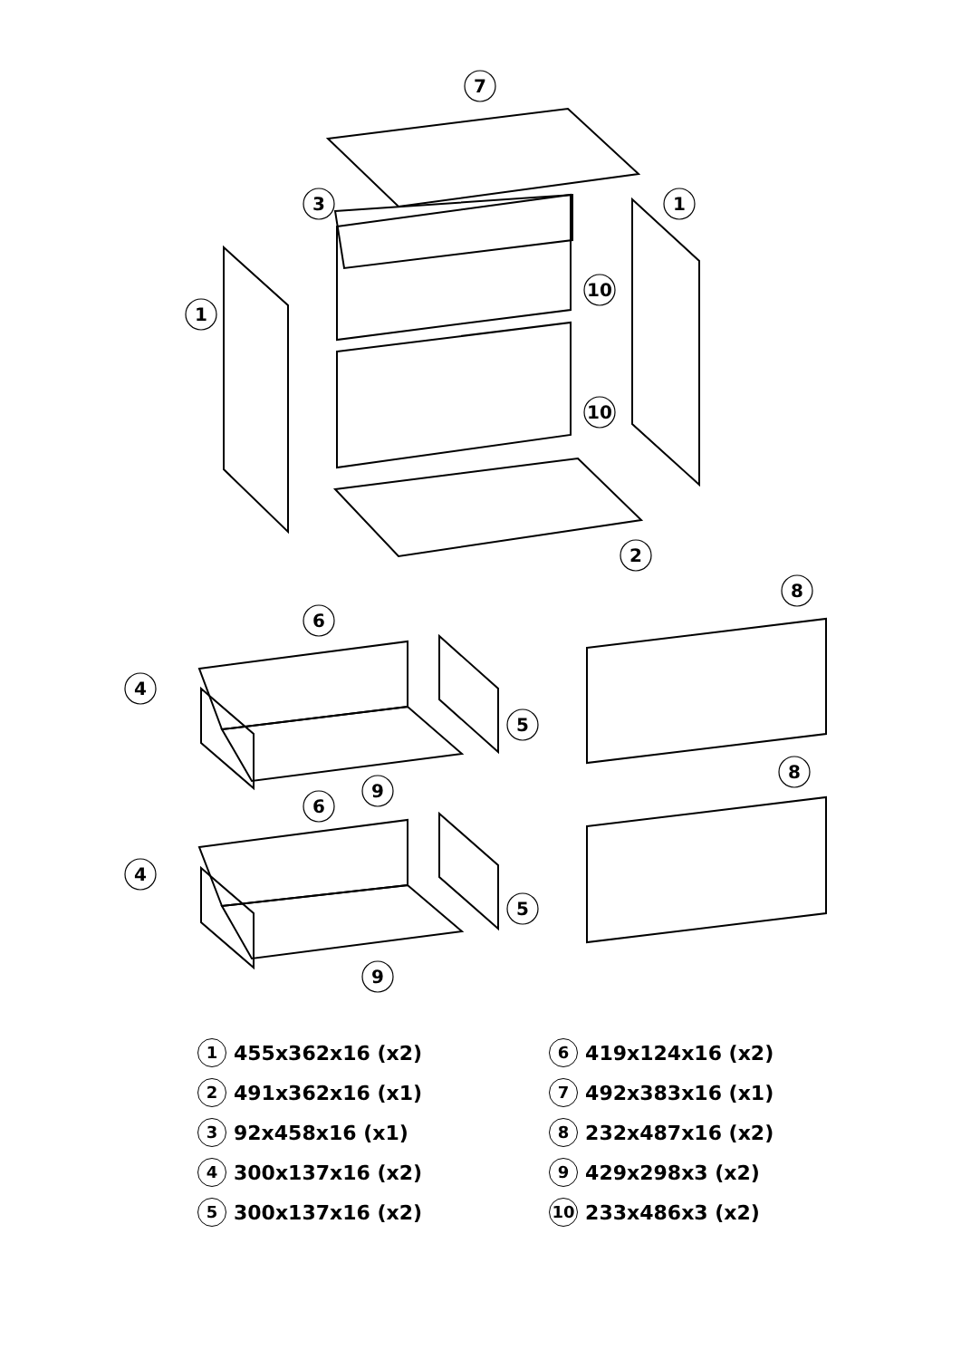7
3
1
1
10
10
2
6
8
4
5
9
6
8
4
5
9
1 455x362x16 (x2)
2 491x362x16 (x1)
3 92x458x16 (x1)
4 300x137x16 (x2)
5 300x137x16 (x2)
6 419x124x16 (x2)
7 492x383x16 (x1)
8 232x487x16 (x2)
9 429x298x3 (x2)
10 233x486x3 (x2)